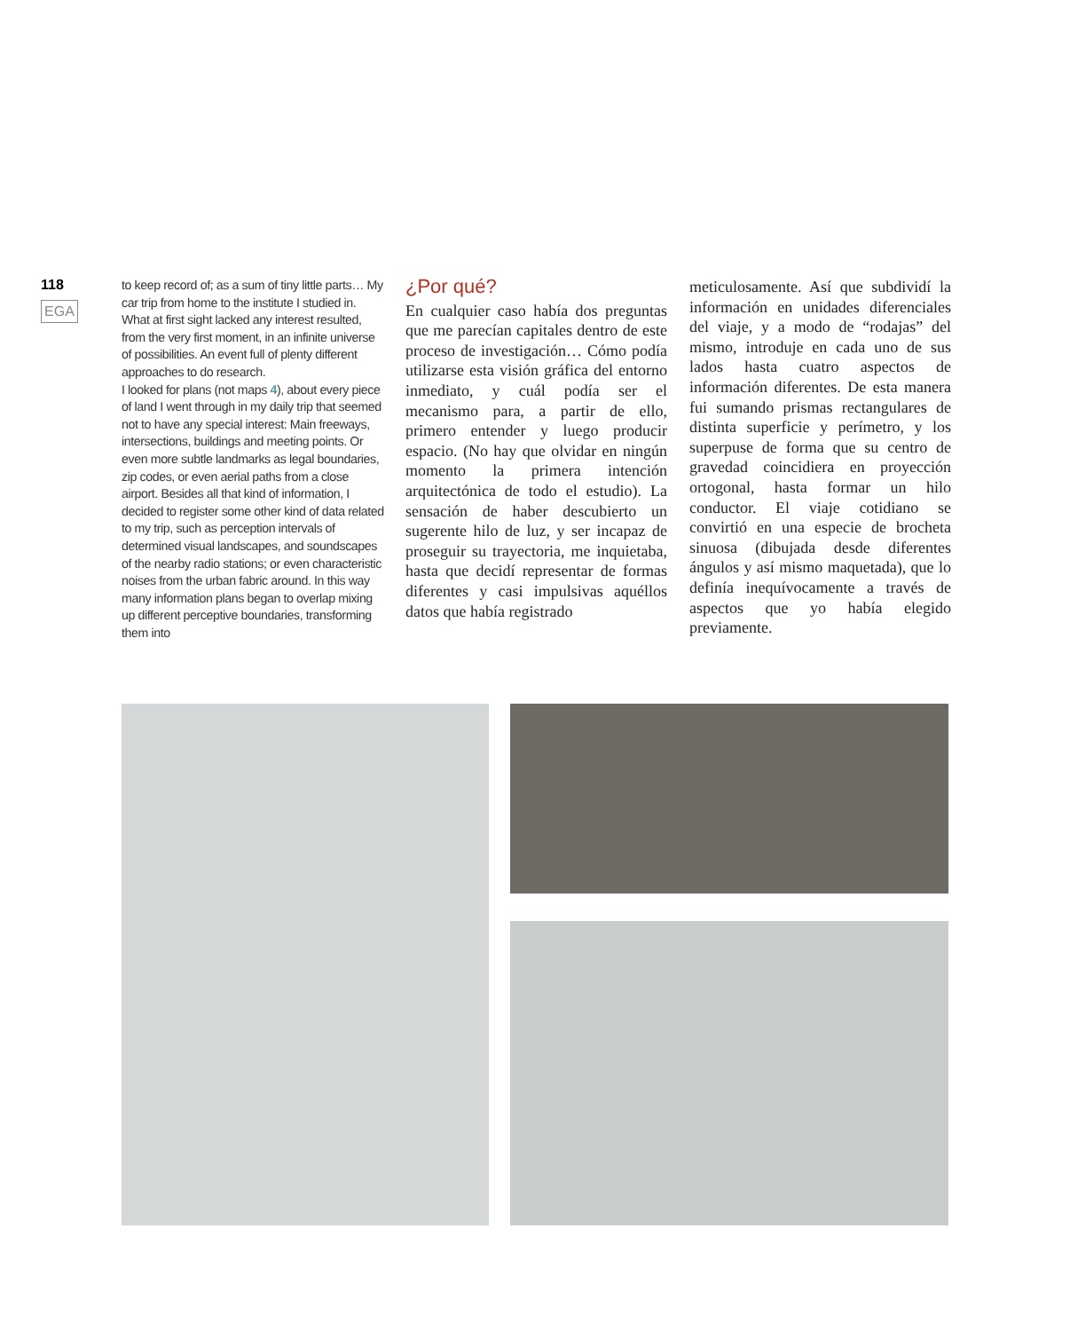118
EGA
to keep record of; as a sum of tiny little parts… My car trip from home to the institute I studied in. What at first sight lacked any interest resulted, from the very first moment, in an infinite universe of possibilities. An event full of plenty different approaches to do research.
I looked for plans (not maps 4), about every piece of land I went through in my daily trip that seemed not to have any special interest: Main freeways, intersections, buildings and meeting points. Or even more subtle landmarks as legal boundaries, zip codes, or even aerial paths from a close airport. Besides all that kind of information, I decided to register some other kind of data related to my trip, such as perception intervals of determined visual landscapes, and soundscapes of the nearby radio stations; or even characteristic noises from the urban fabric around. In this way many information plans began to overlap mixing up different perceptive boundaries, transforming them into
¿Por qué?
En cualquier caso había dos preguntas que me parecían capitales dentro de este proceso de investigación… Cómo podía utilizarse esta visión gráfica del entorno inmediato, y cuál podía ser el mecanismo para, a partir de ello, primero entender y luego producir espacio. (No hay que olvidar en ningún momento la primera intención arquitectónica de todo el estudio). La sensación de haber descubierto un sugerente hilo de luz, y ser incapaz de proseguir su trayectoria, me inquietaba, hasta que decidí representar de formas diferentes y casi impulsivas aquéllos datos que había registrado
meticulosamente. Así que subdividí la información en unidades diferenciales del viaje, y a modo de “rodajas” del mismo, introduje en cada uno de sus lados hasta cuatro aspectos de información diferentes. De esta manera fui sumando prismas rectangulares de distinta superficie y perímetro, y los superpuse de forma que su centro de gravedad coincidiera en proyección ortogonal, hasta formar un hilo conductor. El viaje cotidiano se convirtió en una especie de brocheta sinuosa (dibujada desde diferentes ángulos y así mismo maquetada), que lo definía inequívocamente a través de aspectos que yo había elegido previamente.